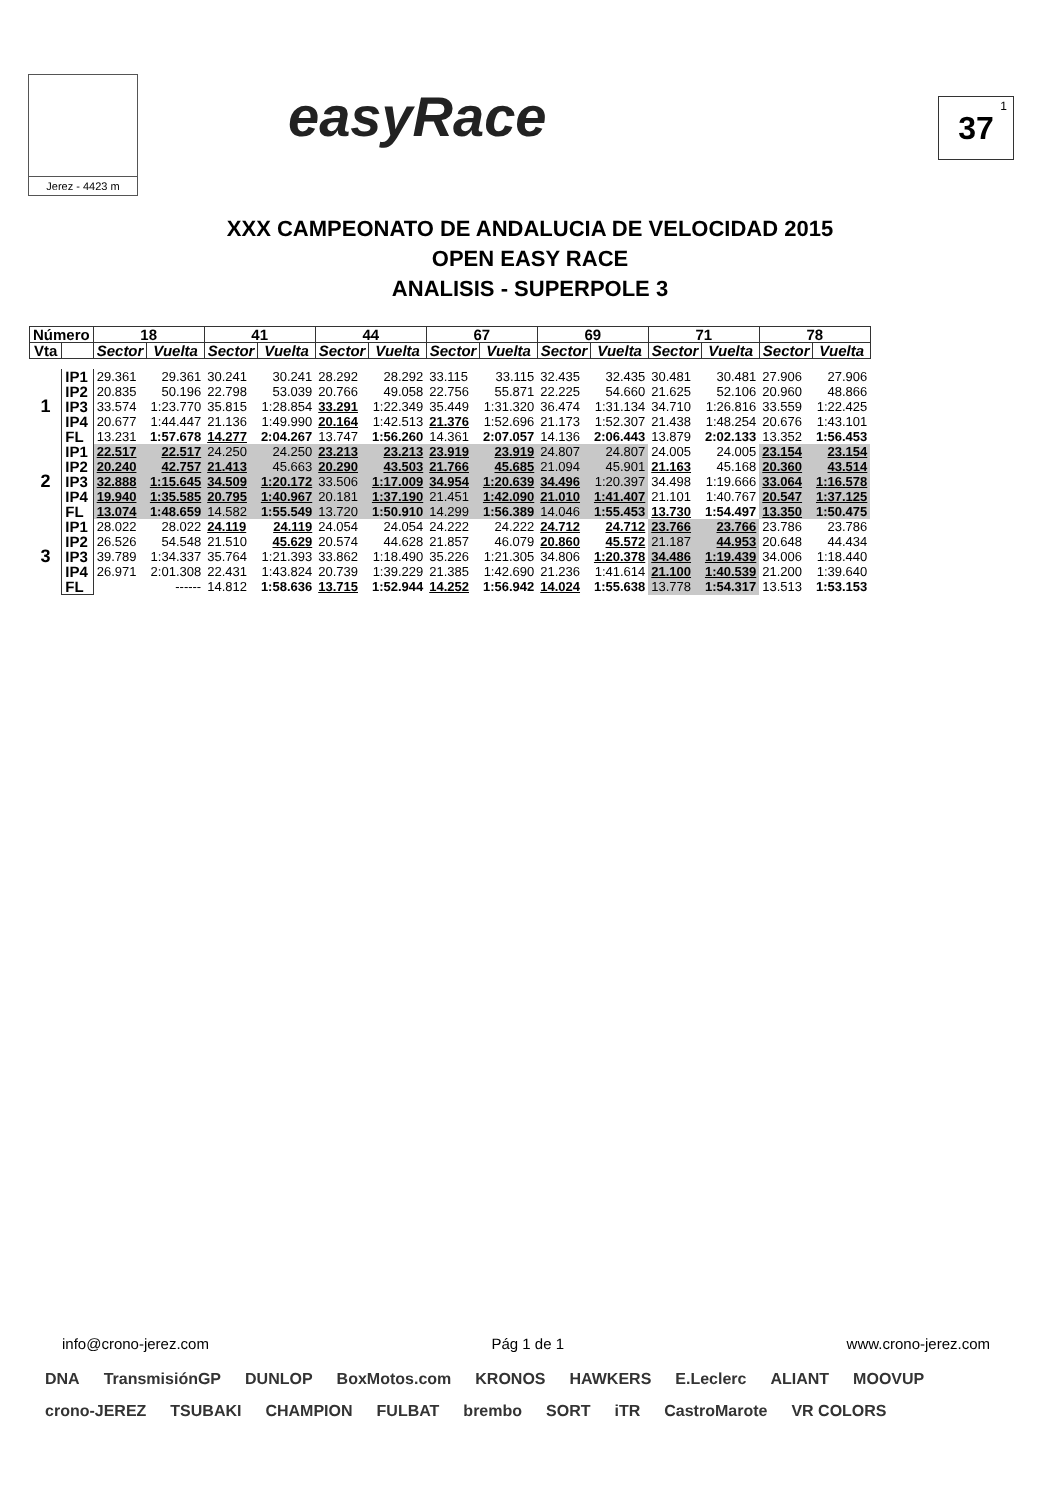Jerez - 4423 m
easyRace
37<sup>1</sup>
XXX CAMPEONATO DE ANDALUCIA DE VELOCIDAD 2015
OPEN EASY RACE
ANALISIS - SUPERPOLE 3
| Número | | 18 | | 41 | | 44 | | 67 | | 69 | | 71 | | 78 | |
| --- | --- | --- | --- | --- | --- | --- | --- | --- | --- | --- | --- | --- | --- | --- | --- |
| Vta | | Sector | Vuelta | Sector | Vuelta | Sector | Vuelta | Sector | Vuelta | Sector | Vuelta | Sector | Vuelta | Sector | Vuelta |
| 1 | IP1 | 29.361 | 29.361 | 30.241 | 30.241 | 28.292 | 28.292 | 33.115 | 33.115 | 32.435 | 32.435 | 30.481 | 30.481 | 27.906 | 27.906 |
| | IP2 | 20.835 | 50.196 | 22.798 | 53.039 | 20.766 | 49.058 | 22.756 | 55.871 | 22.225 | 54.660 | 21.625 | 52.106 | 20.960 | 48.866 |
| | IP3 | 33.574 | 1:23.770 | 35.815 | 1:28.854 | 33.291 | 1:22.349 | 35.449 | 1:31.320 | 36.474 | 1:31.134 | 34.710 | 1:26.816 | 33.559 | 1:22.425 |
| | IP4 | 20.677 | 1:44.447 | 21.136 | 1:49.990 | 20.164 | 1:42.513 | 21.376 | 1:52.696 | 21.173 | 1:52.307 | 21.438 | 1:48.254 | 20.676 | 1:43.101 |
| | FL | 13.231 | 1:57.678 | 14.277 | 2:04.267 | 13.747 | 1:56.260 | 14.361 | 2:07.057 | 14.136 | 2:06.443 | 13.879 | 2:02.133 | 13.352 | 1:56.453 |
| 2 | IP1 | 22.517 | 22.517 | 24.250 | 24.250 | 23.213 | 23.213 | 23.919 | 23.919 | 24.807 | 24.807 | 24.005 | 24.005 | 23.154 | 23.154 |
| | IP2 | 20.240 | 42.757 | 21.413 | 45.663 | 20.290 | 43.503 | 21.766 | 45.685 | 21.094 | 45.901 | 21.163 | 45.168 | 20.360 | 43.514 |
| | IP3 | 32.888 | 1:15.645 | 34.509 | 1:20.172 | 33.506 | 1:17.009 | 34.954 | 1:20.639 | 34.496 | 1:20.397 | 34.498 | 1:19.666 | 33.064 | 1:16.578 |
| | IP4 | 19.940 | 1:35.585 | 20.795 | 1:40.967 | 20.181 | 1:37.190 | 21.451 | 1:42.090 | 21.010 | 1:41.407 | 21.101 | 1:40.767 | 20.547 | 1:37.125 |
| | FL | 13.074 | 1:48.659 | 14.582 | 1:55.549 | 13.720 | 1:50.910 | 14.299 | 1:56.389 | 14.046 | 1:55.453 | 13.730 | 1:54.497 | 13.350 | 1:50.475 |
| 3 | IP1 | 28.022 | 28.022 | 24.119 | 24.119 | 24.054 | 24.054 | 24.222 | 24.222 | 24.712 | 24.712 | 23.766 | 23.766 | 23.786 | 23.786 |
| | IP2 | 26.526 | 54.548 | 21.510 | 45.629 | 20.574 | 44.628 | 21.857 | 46.079 | 20.860 | 45.572 | 21.187 | 44.953 | 20.648 | 44.434 |
| | IP3 | 39.789 | 1:34.337 | 35.764 | 1:21.393 | 33.862 | 1:18.490 | 35.226 | 1:21.305 | 34.806 | 1:20.378 | 34.486 | 1:19.439 | 34.006 | 1:18.440 |
| | IP4 | 26.971 | 2:01.308 | 22.431 | 1:43.824 | 20.739 | 1:39.229 | 21.385 | 1:42.690 | 21.236 | 1:41.614 | 21.100 | 1:40.539 | 21.200 | 1:39.640 |
| | FL | | ------ | 14.812 | 1:58.636 | 13.715 | 1:52.944 | 14.252 | 1:56.942 | 14.024 | 1:55.638 | 13.778 | 1:54.317 | 13.513 | 1:53.153 |
info@crono-jerez.com Pág 1 de 1 www.crono-jerez.com
DNA TransmisiónGP DUNLOP BoxMotos.com KRONOS HAWKERS E.Leclerc ALIANT MOOVUP crono-JEREZ TSUBAKI CHAMPION FULBAT brembo SORT iTR CastroMarote VR COLORS